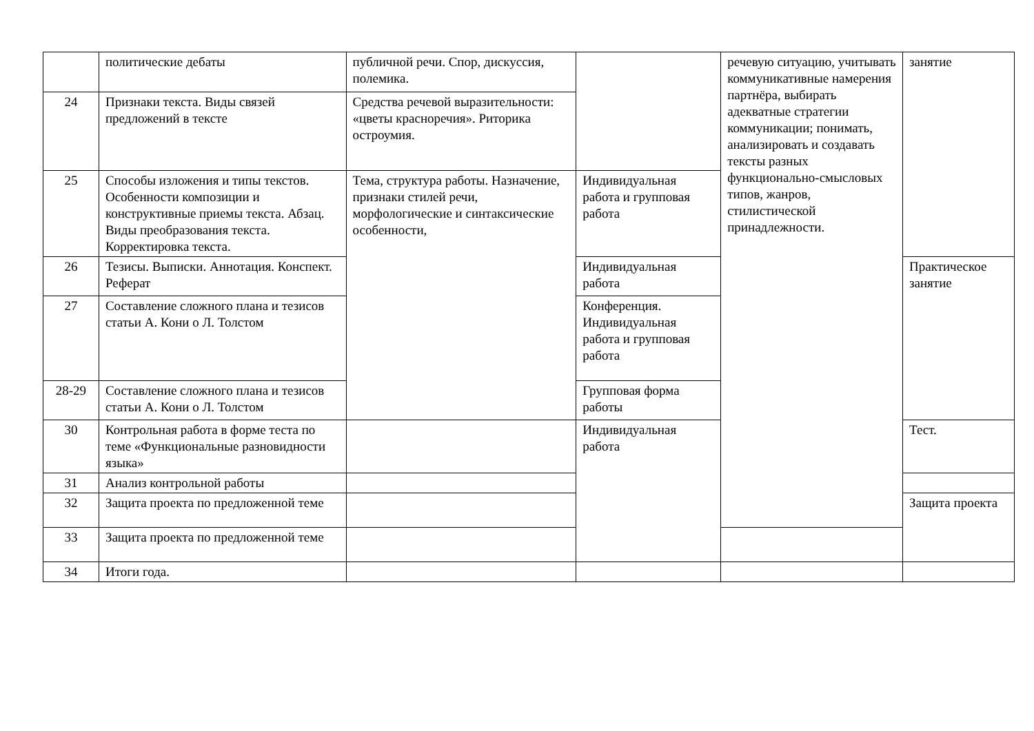| | политические дебаты | публичной речи. Спор, дискуссия, полемика. | | речевую ситуацию, учитывать коммуникативные намерения партнёра, выбирать адекватные стратегии коммуникации; понимать, анализировать и создавать тексты разных функционально-смысловых типов, жанров, стилистической принадлежности. | занятие |
| 24 | Признаки текста. Виды связей предложений в тексте | Средства речевой выразительности: «цветы красноречия». Риторика остроумия. | | | |
| 25 | Способы изложения и типы текстов. Особенности композиции и конструктивные приемы текста. Абзац. Виды преобразования текста. Корректировка текста. | Тема, структура работы. Назначение, признаки стилей речи, морфологические и синтаксические особенности, | Индивидуальная работа и групповая работа | | |
| 26 | Тезисы. Выписки. Аннотация. Конспект. Реферат | | Индивидуальная работа | | Практическое занятие |
| 27 | Составление сложного плана и тезисов статьи А. Кони о Л. Толстом | | Конференция. Индивидуальная работа и групповая работа | | |
| 28-29 | Составление сложного плана и тезисов статьи А. Кони о Л. Толстом | | Групповая форма работы | | |
| 30 | Контрольная работа в форме теста по теме «Функциональные разновидности языка» | | Индивидуальная работа | | Тест. |
| 31 | Анализ контрольной работы | | | | |
| 32 | Защита проекта по предложенной теме | | | | Защита проекта |
| 33 | Защита проекта по предложенной теме | | | | |
| 34 | Итоги года. | | | | |